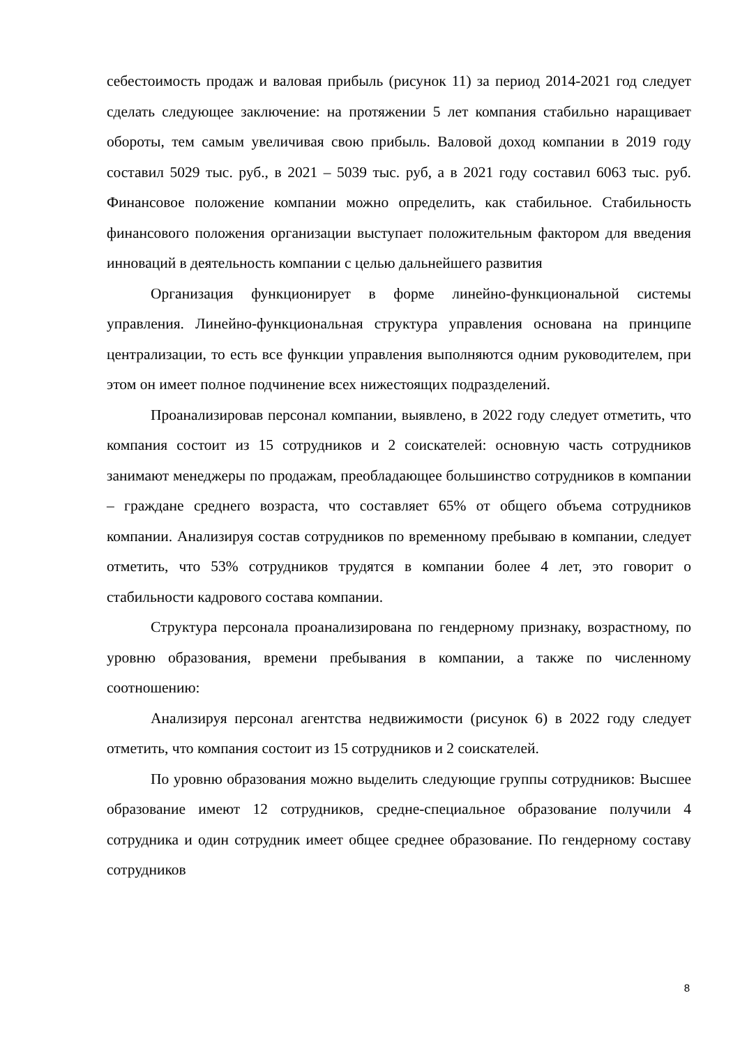себестоимость продаж и валовая прибыль (рисунок 11) за период 2014-2021 год следует сделать следующее заключение: на протяжении 5 лет компания стабильно наращивает обороты, тем самым увеличивая свою прибыль. Валовой доход компании в 2019 году составил 5029 тыс. руб., в 2021 – 5039 тыс. руб, а в 2021 году составил 6063 тыс. руб. Финансовое положение компании можно определить, как стабильное. Стабильность финансового положения организации выступает положительным фактором для введения инноваций в деятельность компании с целью дальнейшего развития
Организация функционирует в форме линейно-функциональной системы управления. Линейно-функциональная структура управления основана на принципе централизации, то есть все функции управления выполняются одним руководителем, при этом он имеет полное подчинение всех нижестоящих подразделений.
Проанализировав персонал компании, выявлено, в 2022 году следует отметить, что компания состоит из 15 сотрудников и 2 соискателей: основную часть сотрудников занимают менеджеры по продажам, преобладающее большинство сотрудников в компании – граждане среднего возраста, что составляет 65% от общего объема сотрудников компании. Анализируя состав сотрудников по временному пребываю в компании, следует отметить, что 53% сотрудников трудятся в компании более 4 лет, это говорит о стабильности кадрового состава компании.
Структура персонала проанализирована по гендерному признаку, возрастному, по уровню образования, времени пребывания в компании, а также по численному соотношению:
Анализируя персонал агентства недвижимости (рисунок 6) в 2022 году следует отметить, что компания состоит из 15 сотрудников и 2 соискателей.
По уровню образования можно выделить следующие группы сотрудников: Высшее образование имеют 12 сотрудников, средне-специальное образование получили 4 сотрудника и один сотрудник имеет общее среднее образование. По гендерному составу сотрудников
8